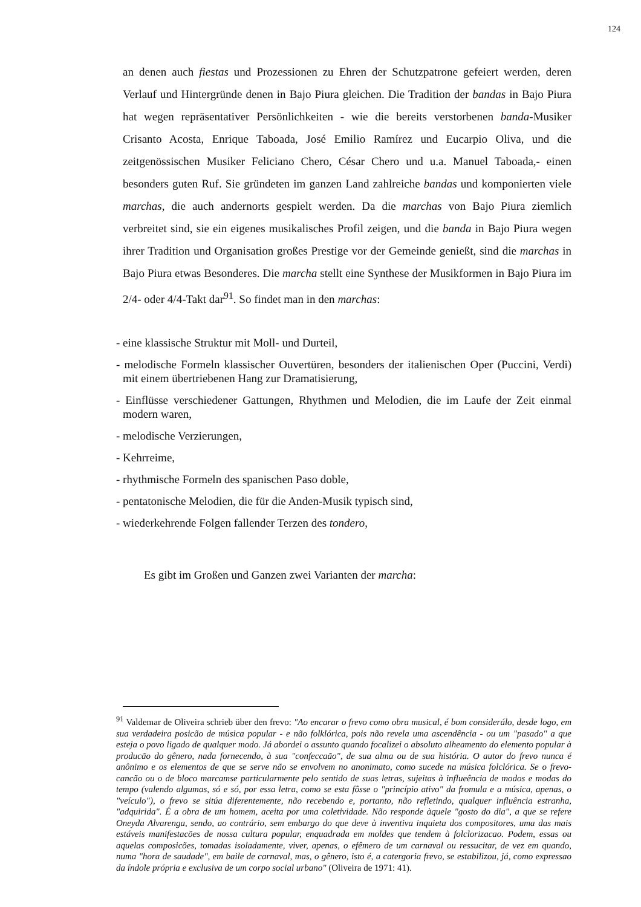124
an denen auch fiestas und Prozessionen zu Ehren der Schutzpatrone gefeiert werden, deren Verlauf und Hintergründe denen in Bajo Piura gleichen. Die Tradition der bandas in Bajo Piura hat wegen repräsentativer Persönlichkeiten - wie die bereits verstorbenen banda-Musiker Crisanto Acosta, Enrique Taboada, José Emilio Ramírez und Eucarpio Oliva, und die zeitgenössischen Musiker Feliciano Chero, César Chero und u.a. Manuel Taboada,- einen besonders guten Ruf. Sie gründeten im ganzen Land zahlreiche bandas und komponierten viele marchas, die auch andernorts gespielt werden. Da die marchas von Bajo Piura ziemlich verbreitet sind, sie ein eigenes musikalisches Profil zeigen, und die banda in Bajo Piura wegen ihrer Tradition und Organisation großes Prestige vor der Gemeinde genießt, sind die marchas in Bajo Piura etwas Besonderes. Die marcha stellt eine Synthese der Musikformen in Bajo Piura im 2/4- oder 4/4-Takt dar<sup>91</sup>. So findet man in den marchas:
- eine klassische Struktur mit Moll- und Durteil,
- melodische Formeln klassischer Ouvertüren, besonders der italienischen Oper (Puccini, Verdi) mit einem übertriebenen Hang zur Dramatisierung,
- Einflüsse verschiedener Gattungen, Rhythmen und Melodien, die im Laufe der Zeit einmal modern waren,
- melodische Verzierungen,
- Kehrreime,
- rhythmische Formeln des spanischen Paso doble,
- pentatonische Melodien, die für die Anden-Musik typisch sind,
- wiederkehrende Folgen fallender Terzen des tondero,
Es gibt im Großen und Ganzen zwei Varianten der marcha:
<sup>91</sup> Valdemar de Oliveira schrieb über den frevo: "Ao encarar o frevo como obra musical, é bom considerálo, desde logo, em sua verdadeira posicão de música popular - e não folklórica, pois não revela uma ascendência - ou um "pasado" a que esteja o povo ligado de qualquer modo. Já abordei o assunto quando focalizei o absoluto alheamento do elemento popular à producão do gênero, nada fornecendo, à sua "confeccaão", de sua alma ou de sua história. O autor do frevo nunca é anônimo e os elementos de que se serve não se envolvem no anonimato, como sucede na música folclórica. Se o frevo-cancão ou o de bloco marcamse particularmente pelo sentido de suas letras, sujeitas à influeência de modos e modas do tempo (valendo algumas, só e só, por essa letra, como se esta fôsse o "princípio ativo" da fromula e a música, apenas, o "veículo"), o frevo se sitúa diferentemente, não recebendo e, portanto, não refletindo, qualquer influência estranha, "adquirida". É a obra de um homem, aceita por uma coletividade. Não responde àquele "gosto do dia", a que se refere Oneyda Alvarenga, sendo, ao contrário, sem embargo do que deve à inventiva inquieta dos compositores, uma das mais estáveis manifestacões de nossa cultura popular, enquadrada em moldes que tendem à folclorizacao. Podem, essas ou aquelas composicões, tomadas isoladamente, viver, apenas, o efêmero de um carnaval ou ressucitar, de vez em quando, numa "hora de saudade", em baile de carnaval, mas, o gênero, isto é, a catergoria frevo, se estabilizou, já, como expressao da índole própria e exclusiva de um corpo social urbano" (Oliveira de 1971: 41).